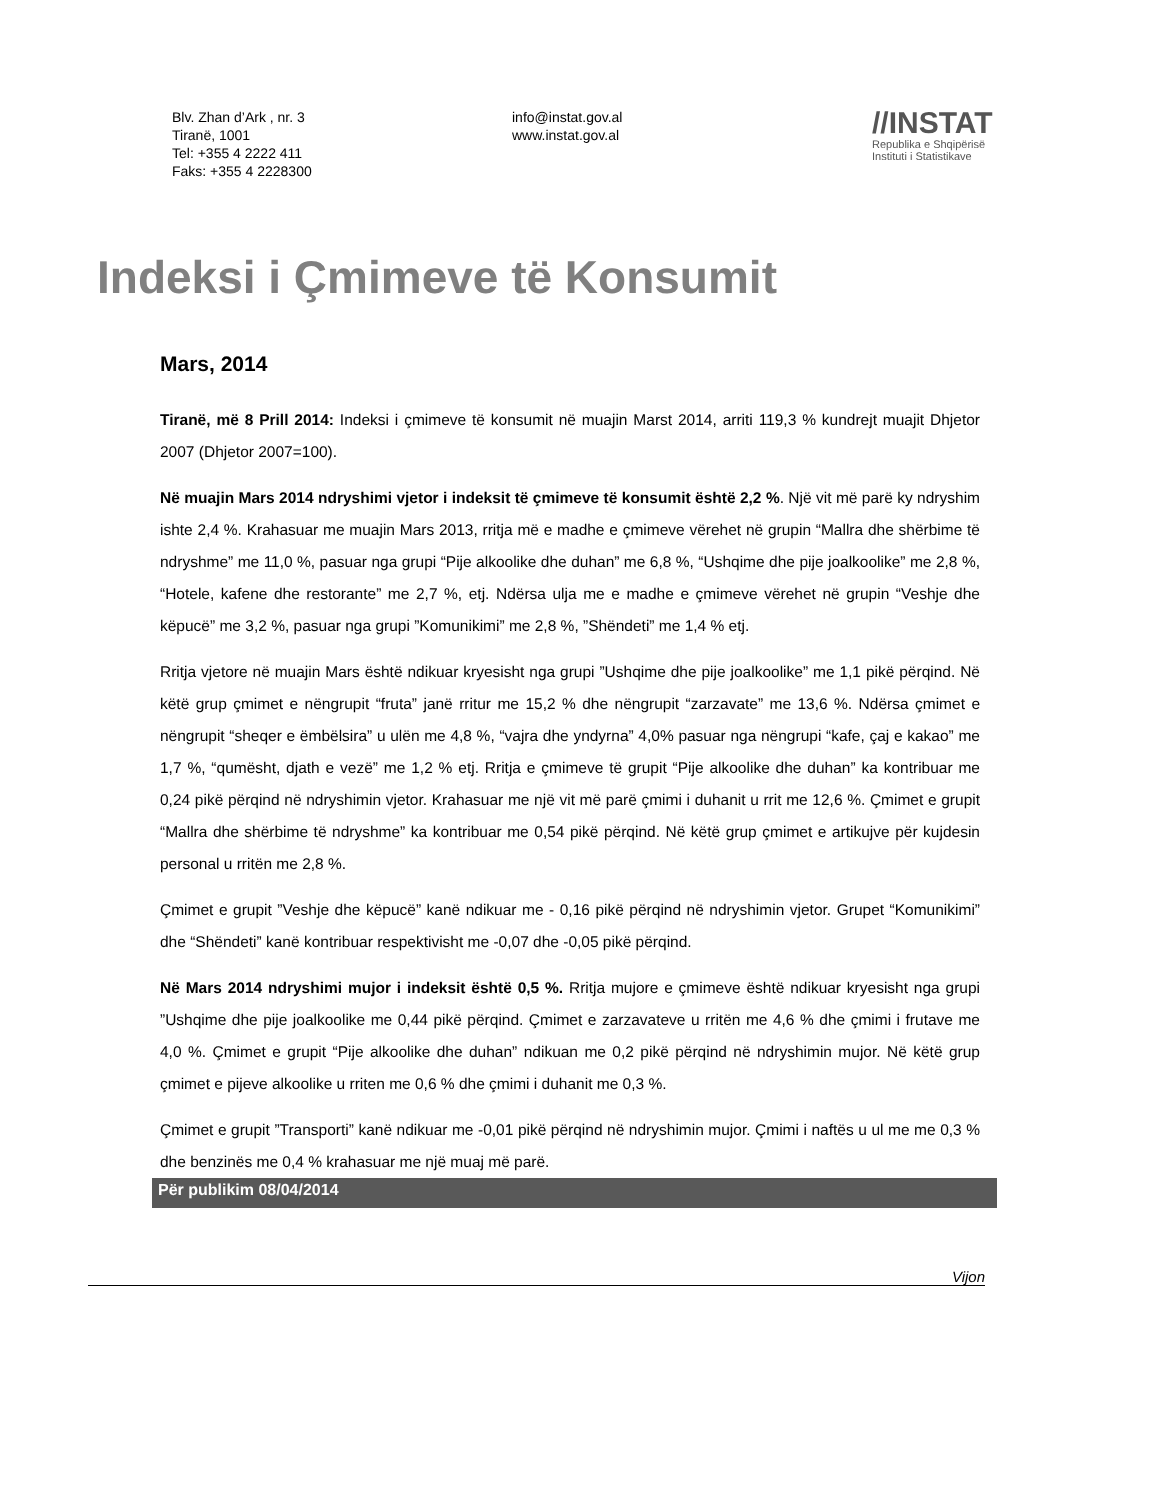Blv. Zhan d’Ark , nr. 3
Tiranë, 1001
Tel: +355 4 2222 411
Faks: +355 4 2228300
info@instat.gov.al
www.instat.gov.al
//INSTAT
Republika e Shqipërisë
Instituti i Statistikave
Indeksi i Çmimeve të Konsumit
Mars, 2014
Tiranë, më 8 Prill 2014: Indeksi i çmimeve të konsumit në muajin Marst 2014, arriti 119,3 % kundrejt muajit Dhjetor 2007 (Dhjetor 2007=100).
Në muajin Mars 2014 ndryshimi vjetor i indeksit të çmimeve të konsumit është 2,2 %. Një vit më parë ky ndryshim ishte 2,4 %. Krahasuar me muajin Mars 2013, rritja më e madhe e çmimeve vërehet në grupin “Mallra dhe shërbime të ndryshme” me 11,0 %, pasuar nga grupi “Pije alkoolike dhe duhan” me 6,8 %, “Ushqime dhe pije joalkoolike” me 2,8 %, “Hotele, kafene dhe restorante” me 2,7 %, etj. Ndërsa ulja me e madhe e çmimeve vërehet në grupin “Veshje dhe këpucë” me 3,2 %, pasuar nga grupi ”Komunikimi” me 2,8 %, ”Shëndeti” me 1,4 % etj.
Rritja vjetore në muajin Mars është ndikuar kryesisht nga grupi ”Ushqime dhe pije joalkoolike” me 1,1 pikë përqind. Në këtë grup çmimet e nëngrupit “fruta” janë rritur me 15,2 % dhe nëngrupit “zarzavate” me 13,6 %. Ndërsa çmimet e nëngrupit “sheqer e ëmbëlsira” u ulën me 4,8 %, “vajra dhe yndyrna” 4,0% pasuar nga nëngrupi “kafe, çaj e kakao” me 1,7 %, “qumësht, djath e vezë” me 1,2 % etj. Rritja e çmimeve të grupit “Pije alkoolike dhe duhan” ka kontribuar me 0,24 pikë përqind në ndryshimin vjetor. Krahasuar me një vit më parë çmimi i duhanit u rrit me 12,6 %. Çmimet e grupit “Mallra dhe shërbime të ndryshme” ka kontribuar me 0,54 pikë përqind. Në këtë grup çmimet e artikujve për kujdesin personal u rritën me 2,8 %.
Çmimet e grupit ”Veshje dhe këpucë” kanë ndikuar me - 0,16 pikë përqind në ndryshimin vjetor. Grupet “Komunikimi” dhe “Shëndeti” kanë kontribuar respektivisht me -0,07 dhe -0,05 pikë përqind.
Në Mars 2014 ndryshimi mujor i indeksit është 0,5 %. Rritja mujore e çmimeve është ndikuar kryesisht nga grupi ”Ushqime dhe pije joalkoolike me 0,44 pikë përqind. Çmimet e zarzavateve u rritën me 4,6 % dhe çmimi i frutave me 4,0 %. Çmimet e grupit “Pije alkoolike dhe duhan” ndikuan me 0,2 pikë përqind në ndryshimin mujor. Në këtë grup çmimet e pijeve alkoolike u rriten me 0,6 % dhe çmimi i duhanit me 0,3 %.
Çmimet e grupit ”Transporti” kanë ndikuar me -0,01 pikë përqind në ndryshimin mujor. Çmimi i naftës u ul me me 0,3 % dhe benzinës me 0,4 % krahasuar me një muaj më parë.
Për publikim 08/04/2014
Vijon